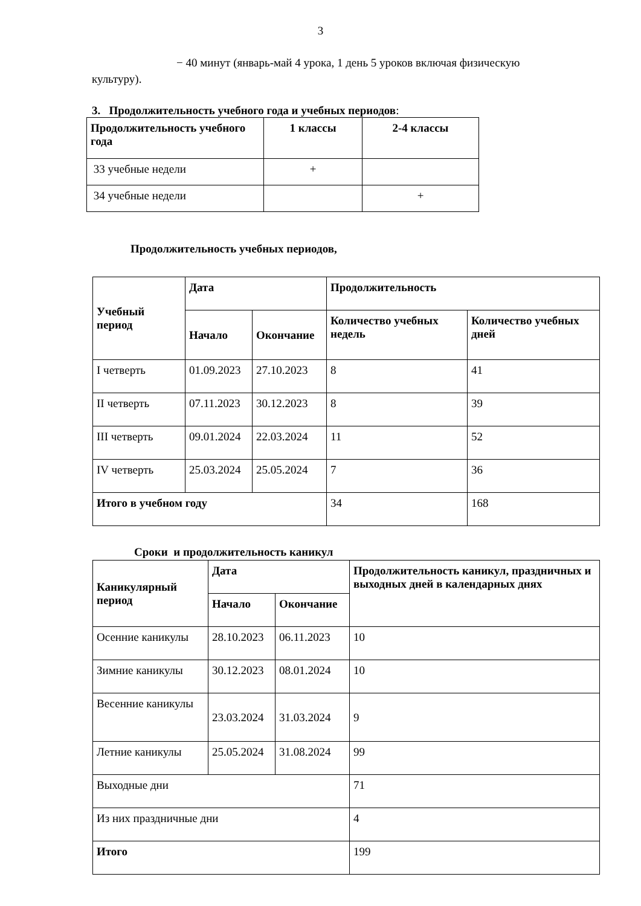3
− 40 минут (январь-май 4 урока, 1 день 5 уроков включая физическую культуру).
3. Продолжительность учебного года и учебных периодов:
| Продолжительность учебного года | 1 классы | 2-4 классы |
| --- | --- | --- |
| 33 учебные недели | + | |
| 34 учебные недели | | + |
Продолжительность учебных периодов,
| Учебный период | Дата | | Продолжительность | |
| --- | --- | --- | --- | --- |
| | Начало | Окончание | Количество учебных недель | Количество учебных дней |
| I четверть | 01.09.2023 | 27.10.2023 | 8 | 41 |
| II четверть | 07.11.2023 | 30.12.2023 | 8 | 39 |
| III четверть | 09.01.2024 | 22.03.2024 | 11 | 52 |
| IV четверть | 25.03.2024 | 25.05.2024 | 7 | 36 |
| Итого в учебном году | | | 34 | 168 |
Сроки и продолжительность каникул
| Каникулярный период | Дата | | Продолжительность каникул, праздничных и выходных дней в календарных днях |
| --- | --- | --- | --- |
| | Начало | Окончание | |
| Осенние каникулы | 28.10.2023 | 06.11.2023 | 10 |
| Зимние каникулы | 30.12.2023 | 08.01.2024 | 10 |
| Весенние каникулы | 23.03.2024 | 31.03.2024 | 9 |
| Летние каникулы | 25.05.2024 | 31.08.2024 | 99 |
| Выходные дни | | | 71 |
| Из них праздничные дни | | | 4 |
| Итого | | | 199 |